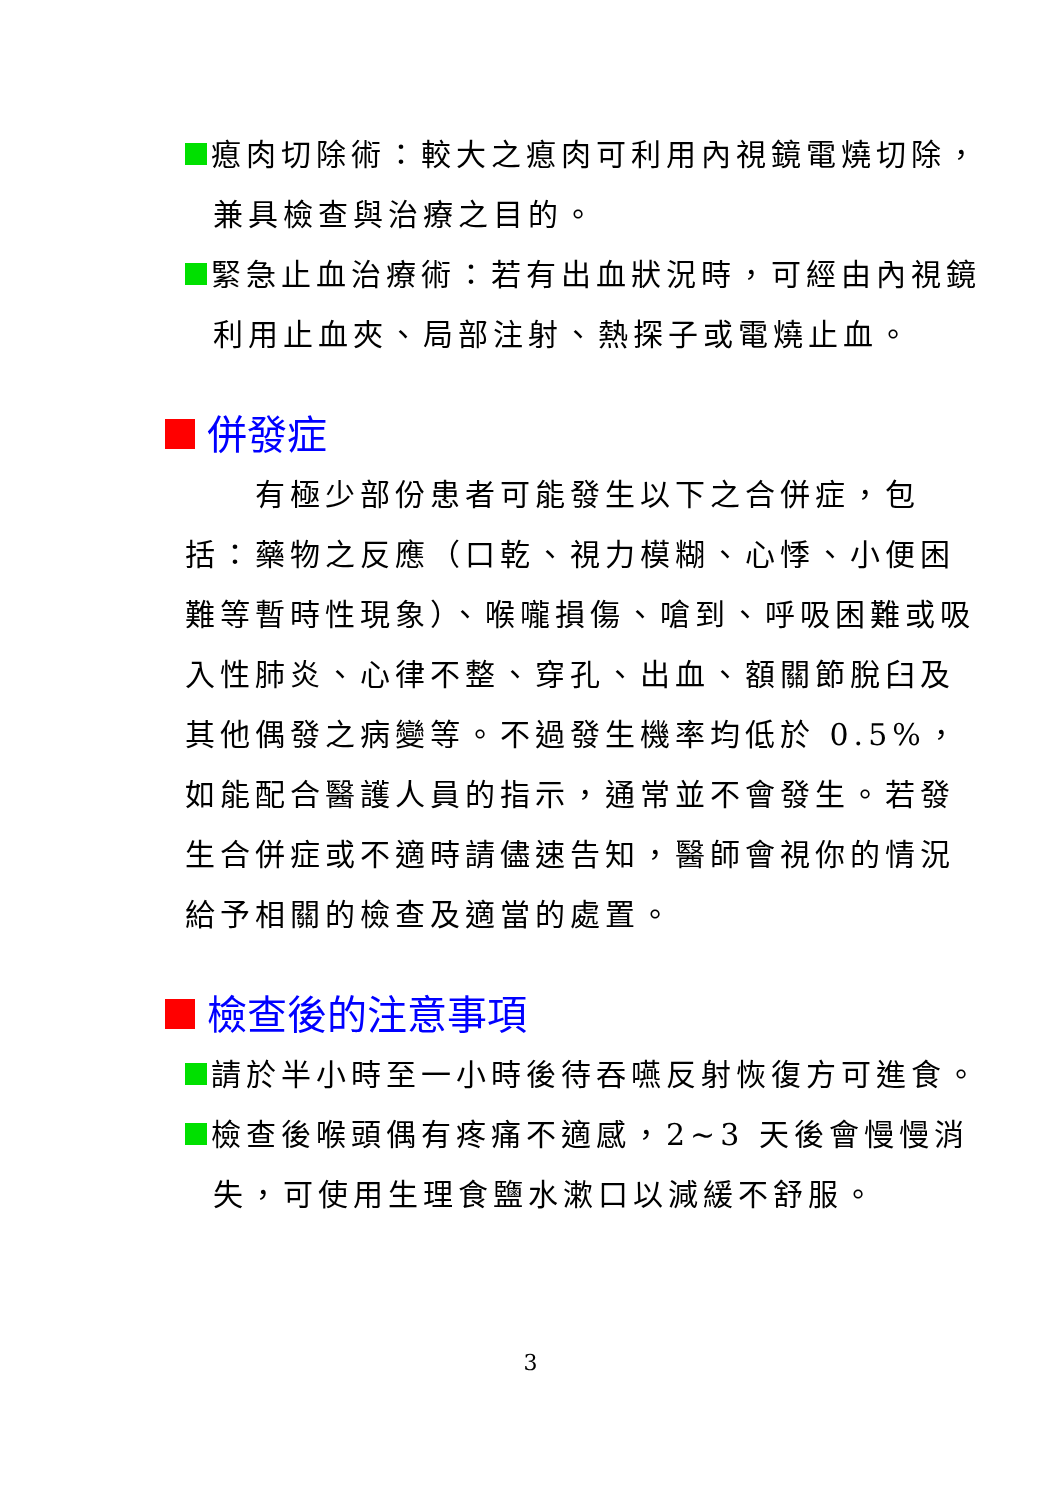瘜肉切除術：較大之瘜肉可利用內視鏡電燒切除，兼具檢查與治療之目的。
緊急止血治療術：若有出血狀況時，可經由內視鏡利用止血夾、局部注射、熱探子或電燒止血。
併發症
有極少部份患者可能發生以下之合併症，包括：藥物之反應（口乾、視力模糊、心悸、小便困難等暫時性現象）、喉嚨損傷、嗆到、呼吸困難或吸入性肺炎、心律不整、穿孔、出血、額關節脫臼及其他偶發之病變等。不過發生機率均低於 0.5%，如能配合醫護人員的指示，通常並不會發生。若發生合併症或不適時請儘速告知，醫師會視你的情況給予相關的檢查及適當的處置。
檢查後的注意事項
請於半小時至一小時後待吞嚥反射恢復方可進食。
檢查後喉頭偶有疼痛不適感，2~3 天後會慢慢消失，可使用生理食鹽水漱口以減緩不舒服。
3